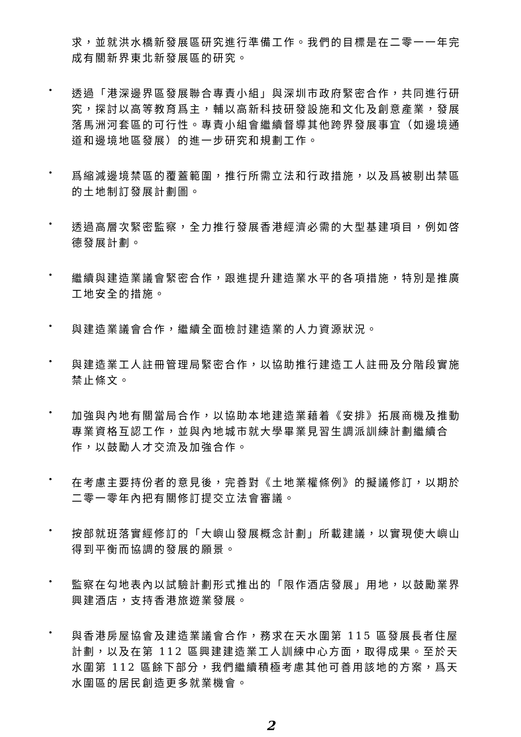求，並就洪水橋新發展區研究進行準備工作。我們的目標是在二零一一年完成有關新界東北新發展區的研究。
•
透過「港深邊界區發展聯合專責小組」與深圳市政府緊密合作，共同進行研究，探討以高等教育爲主，輔以高新科技研發設施和文化及創意產業，發展落馬洲河套區的可行性。專責小組會繼續督導其他跨界發展事宜（如邊境通道和邊境地區發展）的進一步研究和規劃工作。
•
爲縮減邊境禁區的覆蓋範圍，推行所需立法和行政措施，以及爲被剔出禁區的土地制訂發展計劃圖。
•
透過高層次緊密監察，全力推行發展香港經濟必需的大型基建項目，例如啓德發展計劃。
•
繼續與建造業議會緊密合作，跟進提升建造業水平的各項措施，特別是推廣工地安全的措施。
•
與建造業議會合作，繼續全面檢討建造業的人力資源狀況。
•
與建造業工人註冊管理局緊密合作，以協助推行建造工人註冊及分階段實施禁止條文。
•
加強與內地有關當局合作，以協助本地建造業藉着《安排》拓展商機及推動專業資格互認工作，並與內地城市就大學畢業見習生調派訓練計劃繼續合作，以鼓勵人才交流及加強合作。
•
在考慮主要持份者的意見後，完善對《土地業權條例》的擬議修訂，以期於二零一零年內把有關修訂提交立法會審議。
•
按部就班落實經修訂的「大嶼山發展概念計劃」所載建議，以實現使大嶼山得到平衡而協調的發展的願景。
•
監察在勾地表內以試驗計劃形式推出的「限作酒店發展」用地，以鼓勵業界興建酒店，支持香港旅遊業發展。
•
與香港房屋協會及建造業議會合作，務求在天水圍第 115 區發展長者住屋計劃，以及在第 112 區興建建造業工人訓練中心方面，取得成果。至於天水圍第 112 區餘下部分，我們繼續積極考慮其他可善用該地的方案，爲天水圍區的居民創造更多就業機會。
2